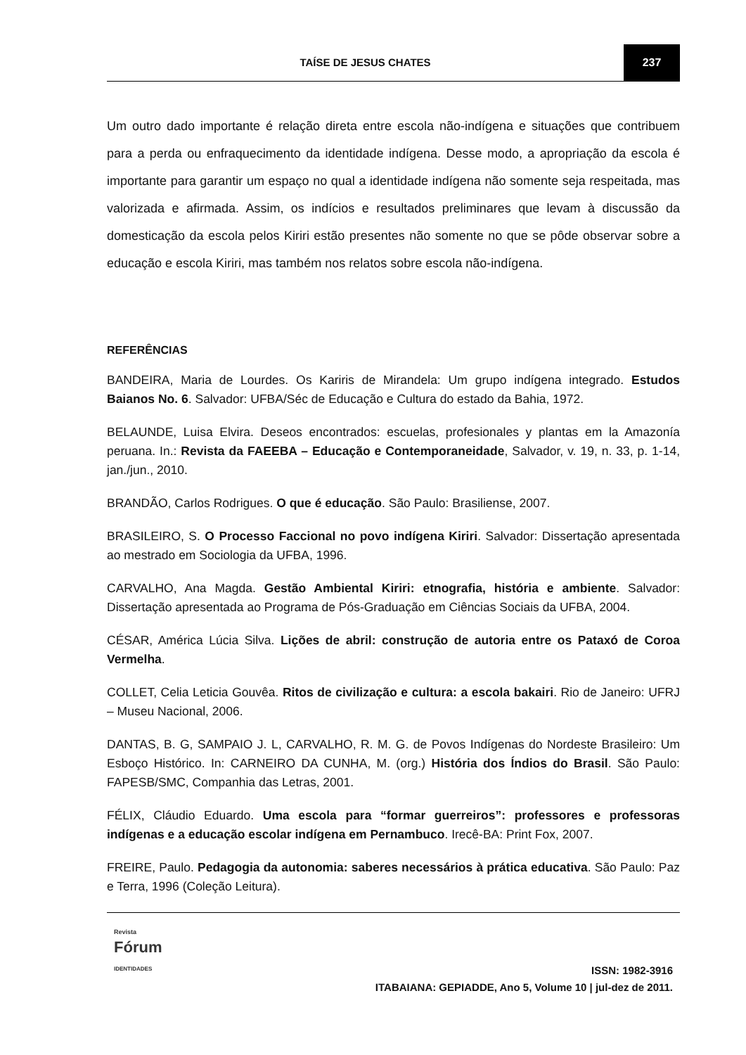TAÍSE DE JESUS CHATES 237
Um outro dado importante é relação direta entre escola não-indígena e situações que contribuem para a perda ou enfraquecimento da identidade indígena. Desse modo, a apropriação da escola é importante para garantir um espaço no qual a identidade indígena não somente seja respeitada, mas valorizada e afirmada. Assim, os indícios e resultados preliminares que levam à discussão da domesticação da escola pelos Kiriri estão presentes não somente no que se pôde observar sobre a educação e escola Kiriri, mas também nos relatos sobre escola não-indígena.
REFERÊNCIAS
BANDEIRA, Maria de Lourdes. Os Kariris de Mirandela: Um grupo indígena integrado. Estudos Baianos No. 6. Salvador: UFBA/Séc de Educação e Cultura do estado da Bahia, 1972.
BELAUNDE, Luisa Elvira. Deseos encontrados: escuelas, profesionales y plantas em la Amazonía peruana. In.: Revista da FAEEBA – Educação e Contemporaneidade, Salvador, v. 19, n. 33, p. 1-14, jan./jun., 2010.
BRANDÃO, Carlos Rodrigues. O que é educação. São Paulo: Brasiliense, 2007.
BRASILEIRO, S. O Processo Faccional no povo indígena Kiriri. Salvador: Dissertação apresentada ao mestrado em Sociologia da UFBA, 1996.
CARVALHO, Ana Magda. Gestão Ambiental Kiriri: etnografia, história e ambiente. Salvador: Dissertação apresentada ao Programa de Pós-Graduação em Ciências Sociais da UFBA, 2004.
CÉSAR, América Lúcia Silva. Lições de abril: construção de autoria entre os Pataxó de Coroa Vermelha.
COLLET, Celia Leticia Gouvêa. Ritos de civilização e cultura: a escola bakairi. Rio de Janeiro: UFRJ – Museu Nacional, 2006.
DANTAS, B. G, SAMPAIO J. L, CARVALHO, R. M. G. de Povos Indígenas do Nordeste Brasileiro: Um Esboço Histórico. In: CARNEIRO DA CUNHA, M. (org.) História dos Índios do Brasil. São Paulo: FAPESB/SMC, Companhia das Letras, 2001.
FÉLIX, Cláudio Eduardo. Uma escola para “formar guerreiros”: professores e professoras indígenas e a educação escolar indígena em Pernambuco. Irecê-BA: Print Fox, 2007.
FREIRE, Paulo. Pedagogia da autonomia: saberes necessários à prática educativa. São Paulo: Paz e Terra, 1996 (Coleção Leitura).
Revista
Fórum
IDENTIDADES
ISSN: 1982-3916
ITABAIANA: GEPIADDE, Ano 5, Volume 10 | jul-dez de 2011.